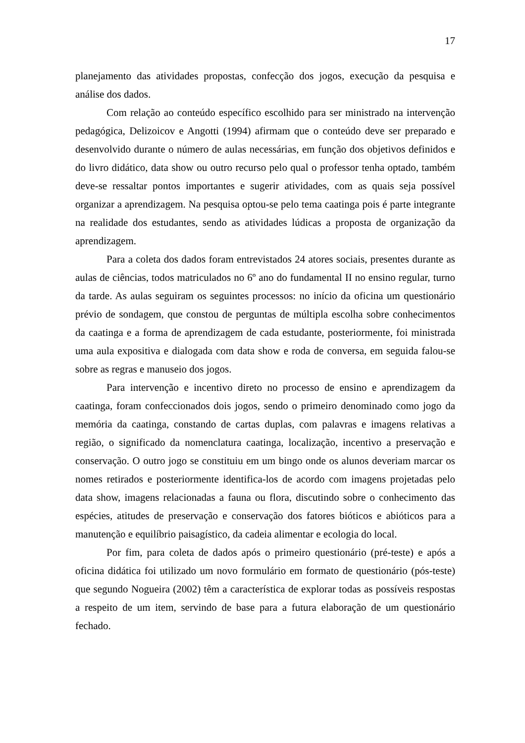17
planejamento das atividades propostas, confecção dos jogos, execução da pesquisa e análise dos dados.
Com relação ao conteúdo específico escolhido para ser ministrado na intervenção pedagógica, Delizoicov e Angotti (1994) afirmam que o conteúdo deve ser preparado e desenvolvido durante o número de aulas necessárias, em função dos objetivos definidos e do livro didático, data show ou outro recurso pelo qual o professor tenha optado, também deve-se ressaltar pontos importantes e sugerir atividades, com as quais seja possível organizar a aprendizagem. Na pesquisa optou-se pelo tema caatinga pois é parte integrante na realidade dos estudantes, sendo as atividades lúdicas a proposta de organização da aprendizagem.
Para a coleta dos dados foram entrevistados 24 atores sociais, presentes durante as aulas de ciências, todos matriculados no 6º ano do fundamental II no ensino regular, turno da tarde. As aulas seguiram os seguintes processos: no início da oficina um questionário prévio de sondagem, que constou de perguntas de múltipla escolha sobre conhecimentos da caatinga e a forma de aprendizagem de cada estudante, posteriormente, foi ministrada uma aula expositiva e dialogada com data show e roda de conversa, em seguida falou-se sobre as regras e manuseio dos jogos.
Para intervenção e incentivo direto no processo de ensino e aprendizagem da caatinga, foram confeccionados dois jogos, sendo o primeiro denominado como jogo da memória da caatinga, constando de cartas duplas, com palavras e imagens relativas a região, o significado da nomenclatura caatinga, localização, incentivo a preservação e conservação. O outro jogo se constituiu em um bingo onde os alunos deveriam marcar os nomes retirados e posteriormente identifica-los de acordo com imagens projetadas pelo data show, imagens relacionadas a fauna ou flora, discutindo sobre o conhecimento das espécies, atitudes de preservação e conservação dos fatores bióticos e abióticos para a manutenção e equilíbrio paisagístico, da cadeia alimentar e ecologia do local.
Por fim, para coleta de dados após o primeiro questionário (pré-teste) e após a oficina didática foi utilizado um novo formulário em formato de questionário (pós-teste) que segundo Nogueira (2002) têm a característica de explorar todas as possíveis respostas a respeito de um item, servindo de base para a futura elaboração de um questionário fechado.